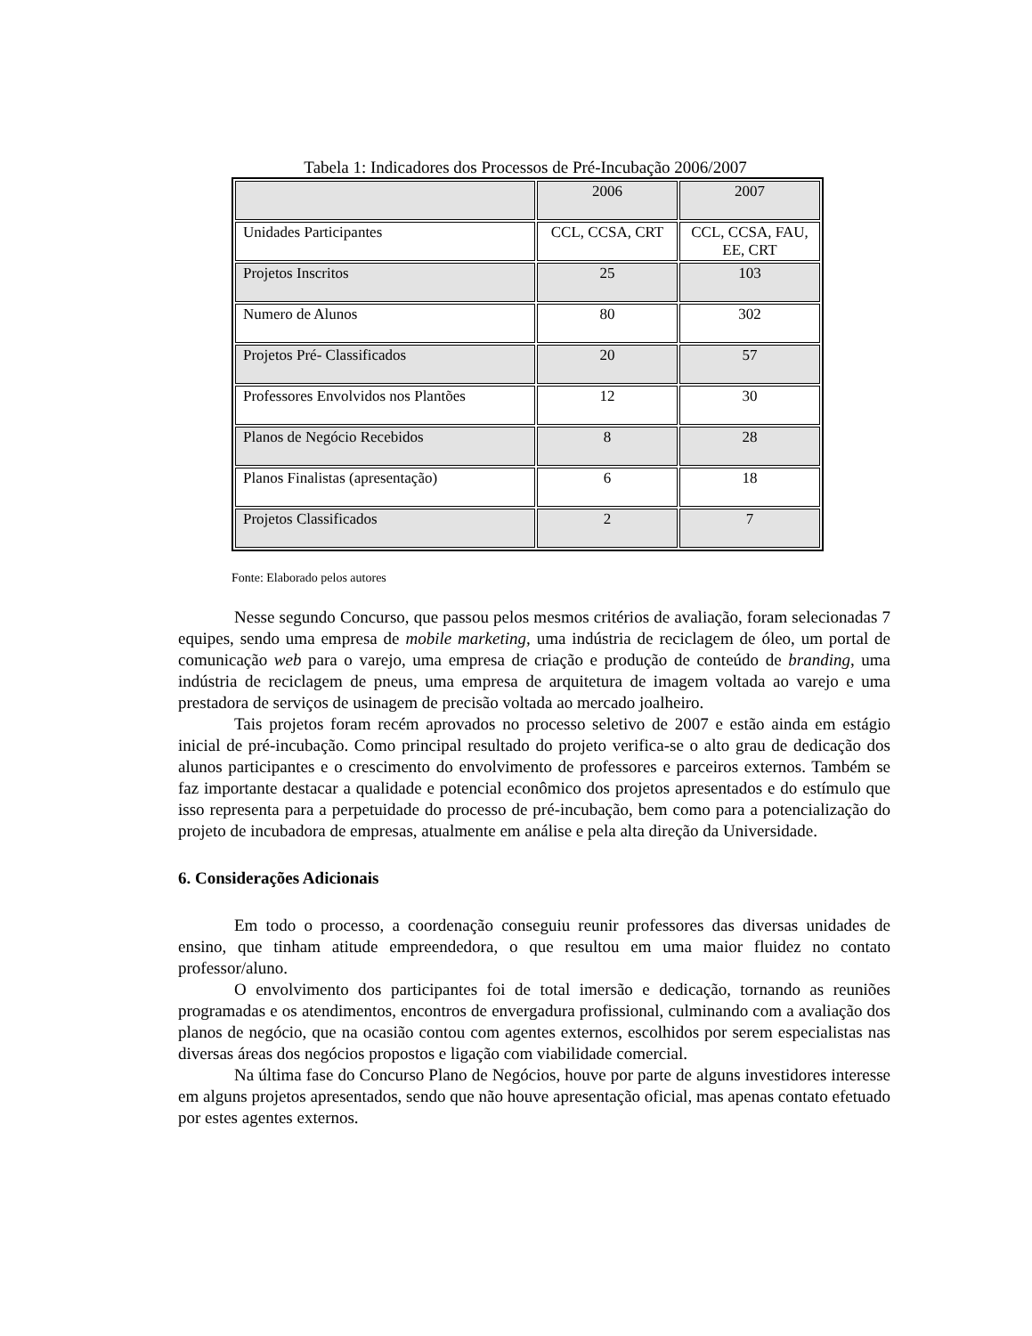Tabela 1: Indicadores dos Processos de Pré-Incubação 2006/2007
| | 2006 | 2007 |
| Unidades Participantes | CCL, CCSA, CRT | CCL, CCSA, FAU, EE, CRT |
| Projetos Inscritos | 25 | 103 |
| Numero de Alunos | 80 | 302 |
| Projetos Pré- Classificados | 20 | 57 |
| Professores Envolvidos nos Plantões | 12 | 30 |
| Planos de Negócio Recebidos | 8 | 28 |
| Planos Finalistas (apresentação) | 6 | 18 |
| Projetos Classificados | 2 | 7 |
Fonte: Elaborado pelos autores
Nesse segundo Concurso, que passou pelos mesmos critérios de avaliação, foram selecionadas 7 equipes, sendo uma empresa de mobile marketing, uma indústria de reciclagem de óleo, um portal de comunicação web para o varejo, uma empresa de criação e produção de conteúdo de branding, uma indústria de reciclagem de pneus, uma empresa de arquitetura de imagem voltada ao varejo e uma prestadora de serviços de usinagem de precisão voltada ao mercado joalheiro.
Tais projetos foram recém aprovados no processo seletivo de 2007 e estão ainda em estágio inicial de pré-incubação. Como principal resultado do projeto verifica-se o alto grau de dedicação dos alunos participantes e o crescimento do envolvimento de professores e parceiros externos. Também se faz importante destacar a qualidade e potencial econômico dos projetos apresentados e do estímulo que isso representa para a perpetuidade do processo de pré-incubação, bem como para a potencialização do projeto de incubadora de empresas, atualmente em análise e pela alta direção da Universidade.
6. Considerações Adicionais
Em todo o processo, a coordenação conseguiu reunir professores das diversas unidades de ensino, que tinham atitude empreendedora, o que resultou em uma maior fluidez no contato professor/aluno.
O envolvimento dos participantes foi de total imersão e dedicação, tornando as reuniões programadas e os atendimentos, encontros de envergadura profissional, culminando com a avaliação dos planos de negócio, que na ocasião contou com agentes externos, escolhidos por serem especialistas nas diversas áreas dos negócios propostos e ligação com viabilidade comercial.
Na última fase do Concurso Plano de Negócios, houve por parte de alguns investidores interesse em alguns projetos apresentados, sendo que não houve apresentação oficial, mas apenas contato efetuado por estes agentes externos.